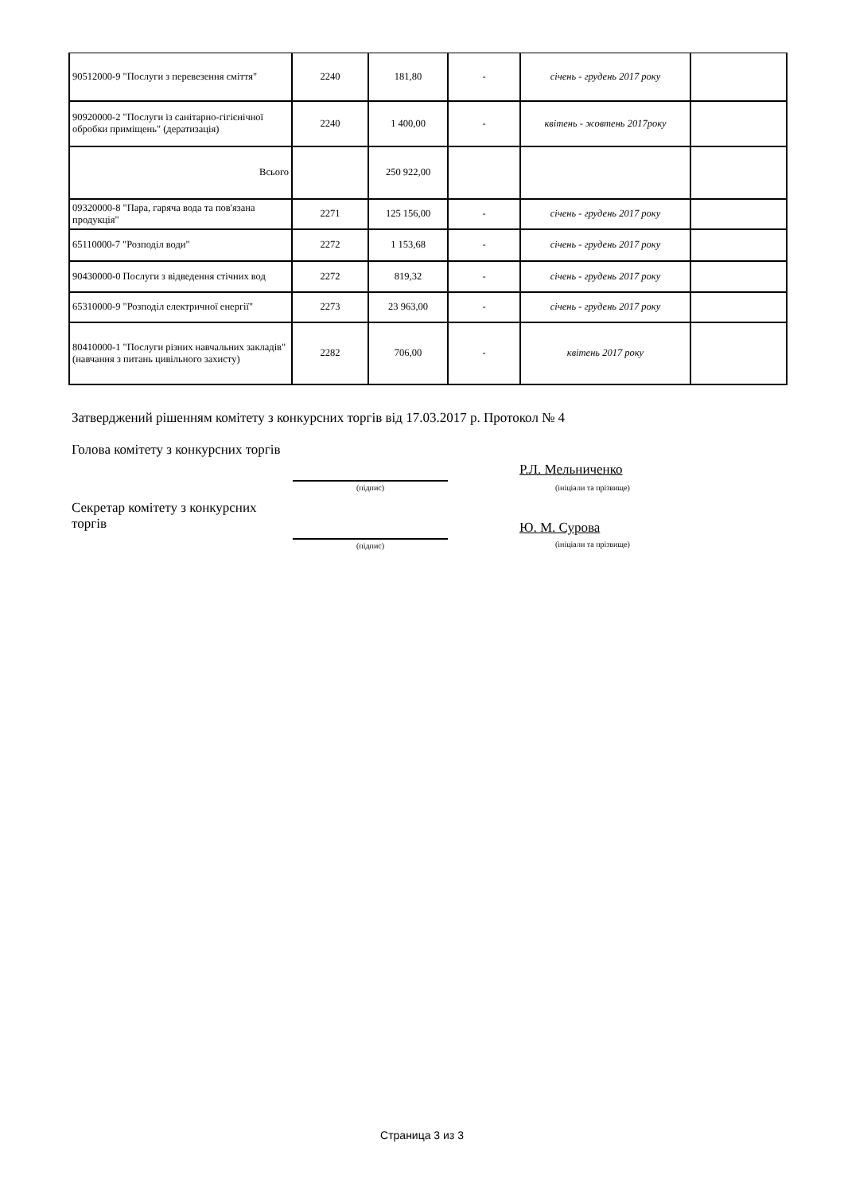| 90512000-9 "Послуги з перевезення сміття" | 2240 | 181,80 | - | січень - грудень 2017 року | |
| 90920000-2 "Послуги із санітарно-гігієнічної обробки приміщень" (дератизація) | 2240 | 1 400,00 | - | квітень - жовтень 2017року | |
| Всього | | 250 922,00 | | | |
| 09320000-8 "Пара, гаряча вода та пов'язана продукція" | 2271 | 125 156,00 | - | січень - грудень 2017 року | |
| 65110000-7 "Розподіл води" | 2272 | 1 153,68 | - | січень - грудень 2017 року | |
| 90430000-0 Послуги з відведення стічних вод | 2272 | 819,32 | - | січень - грудень 2017 року | |
| 65310000-9 "Розподіл електричної енергії" | 2273 | 23 963,00 | - | січень - грудень 2017 року | |
| 80410000-1 "Послуги різних навчальних закладів" (навчання з питань цивільного захисту) | 2282 | 706,00 | - | квітень 2017 року | |
Затверджений рішенням комітету з конкурсних торгів від 17.03.2017 р. Протокол № 4
Голова комітету з конкурсних торгів
(підпис)
Р.Л. Мельниченко
(ініціали та прізвище)
Секретар комітету з конкурсних торгів
(підпис)
Ю. М. Сурова
(ініціали та прізвище)
Страница 3 из 3